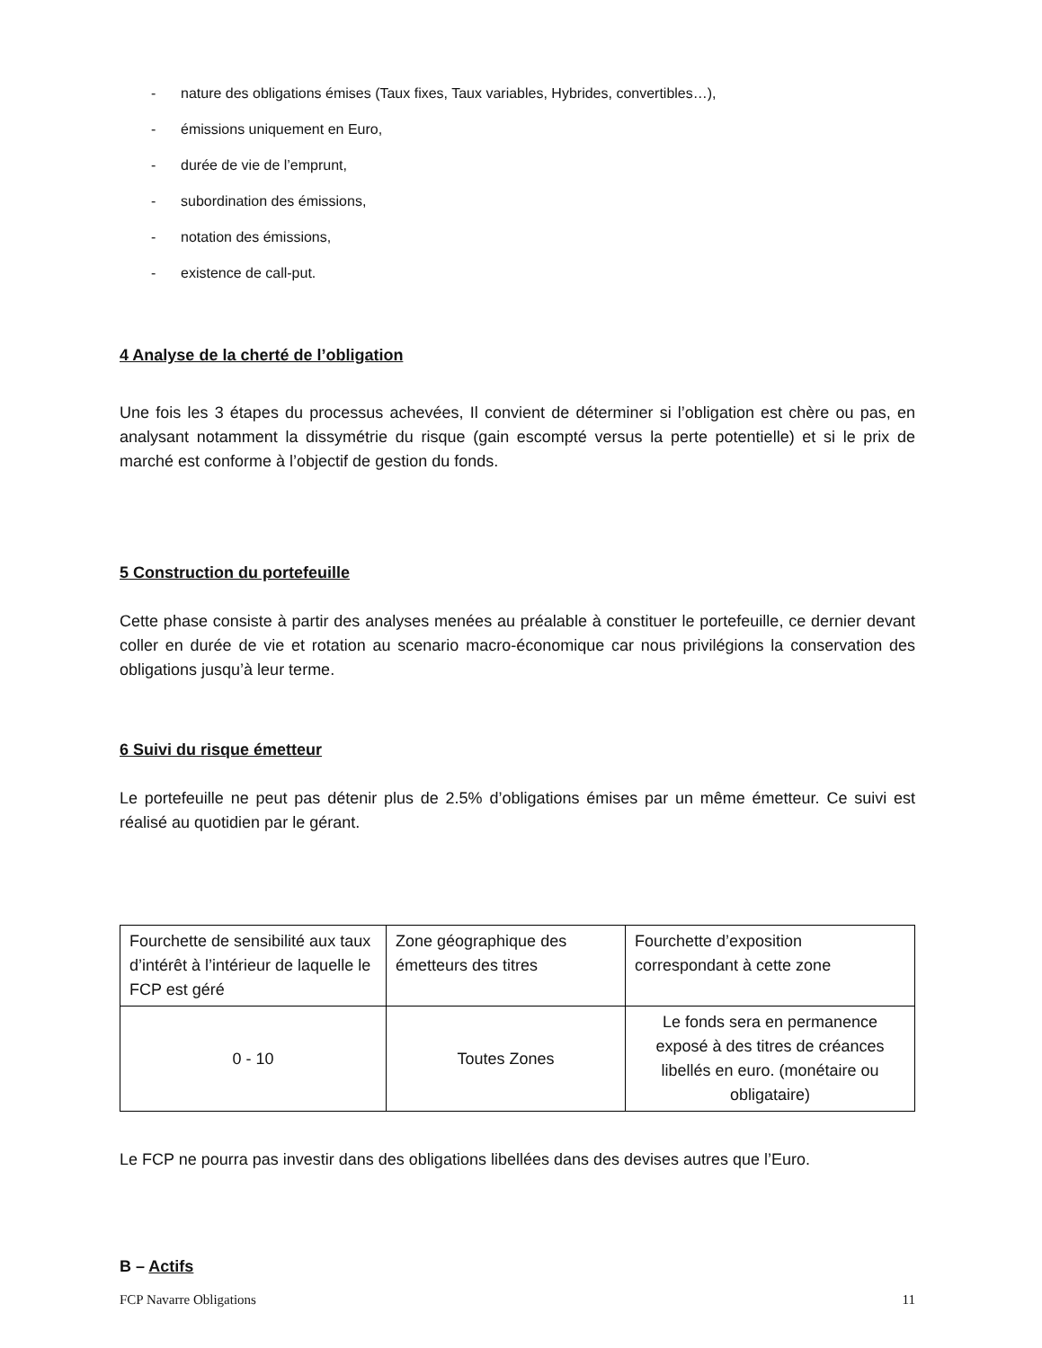- nature des obligations émises (Taux fixes, Taux variables, Hybrides, convertibles…),
- émissions uniquement en Euro,
- durée de vie de l’emprunt,
- subordination des émissions,
- notation des émissions,
- existence de call-put.
4 Analyse de la cherté de l’obligation
Une fois les 3 étapes du processus achevées, Il convient de déterminer si l’obligation est chère ou pas, en analysant notamment la dissymétrie du risque (gain escompté versus la perte potentielle) et si le prix de marché est conforme à l’objectif de gestion du fonds.
5 Construction du portefeuille
Cette phase consiste à partir des analyses menées au préalable à constituer le portefeuille, ce dernier devant coller en durée de vie et rotation au scenario macro-économique car nous privilégions la conservation des obligations jusqu’à leur terme.
6 Suivi du risque émetteur
Le portefeuille ne peut pas détenir plus de 2.5% d’obligations émises par un même émetteur. Ce suivi est réalisé au quotidien par le gérant.
| Fourchette de sensibilité aux taux d’intérêt à l’intérieur de laquelle le FCP est géré | Zone géographique des émetteurs des titres | Fourchette d’exposition correspondant à cette zone |
| 0 - 10 | Toutes Zones | Le fonds sera en permanence exposé à des titres de créances libellés en euro. (monétaire ou obligataire) |
Le FCP ne pourra pas investir dans des obligations libellées dans des devises autres que l’Euro.
B – Actifs
FCP Navarre Obligations 11